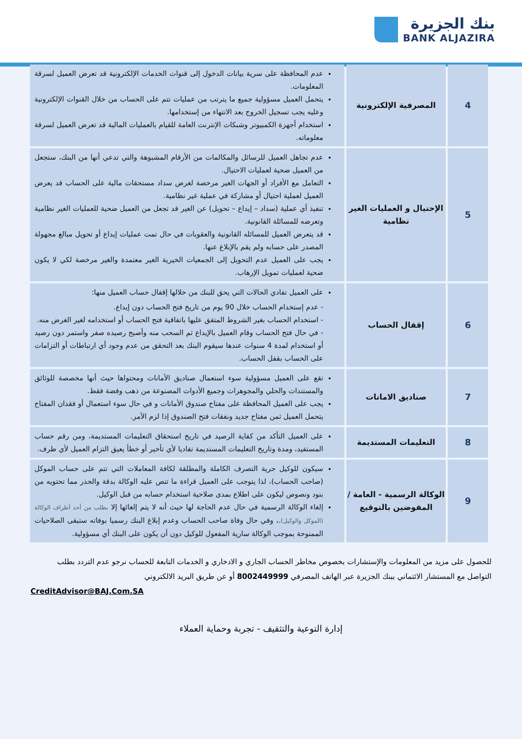بنك الجزيرة
BANK ALJAZIRA
| 4 | المصرفية الإلكترونية | عدم المحافظة على سرية بيانات الدخول إلى قنوات الخدمات الإلكترونية قد تعرض العميل لسرقة المعلومات. يتحمل العميل مسؤولية جميع ما يترتب من عمليات تتم على الحساب من خلال القنوات الإلكترونية وعليه يجب تسجيل الخروج بعد الانتهاء من إستخدامها. استخدام أجهزة الكمبيوتر وشبكات الإنترنت العامة للقيام بالعمليات المالية قد تعرض العميل لسرقة معلوماته. |
| 5 | الإحتيال و العمليات الغير نظامية | عدم تجاهل العميل للرسائل والمكالمات من الأرقام المشبوهة والتي تدعي أنها من البنك، ستجعل من العميل ضحية لعمليات الاحتيال. التعامل مع الأفراد أو الجهات الغير مرخصة لغرض سداد مستحقات مالية على الحساب قد يعرض العميل لعملية احتيال أو مشاركة في عملية غير نظامية. تنفيذ أي عملية (سداد – إيداع – تحويل) عن الغير قد تجعل من العميل ضحية للعمليات الغير نظامية وتعرضه للمسائلة القانونية. قد يتعرض العميل للمسائله القانونية والعقوبات في حال تمت عمليات إيداع أو تحويل مبالغ مجهولة المصدر على حسابه ولم يقم بالإبلاغ عنها. يجب على العميل عدم التحويل إلى الجمعيات الخيرية الغير معتمدة والغير مرخصة لكي لا يكون ضحية لعمليات تمويل الإرهاب. |
| 6 | إقفال الحساب | على العميل تفادي الحالات التي يحق للبنك من خلالها إقفال حساب العميل منها: - عدم إستخدام الحساب خلال 90 يوم من تاريخ فتح الحساب دون إيداع. - استخدام الحساب بغير الشروط المتفق عليها باتفاقية فتح الحساب أو استخدامه لغير الغرض منه. - في حال فتح الحساب وقام العميل بالإيداع ثم السحب منه وأصبح رصيده صفر واستمر دون رصيد أو استخدام لمدة 4 سنوات عندها سيقوم البنك بعد التحقق من عدم وجود أي ارتباطات أو التزامات على الحساب بقفل الحساب. |
| 7 | صناديق الامانات | تقع على العميل مسؤولية سوء استعمال صناديق الأمانات ومحتواها حيث أنها مخصصة للوثائق والمستندات والحلي والمجوهرات وجميع الأدوات المصنوعة من ذهب وفضة فقط. يجب على العميل المحافظة على مفتاح صندوق الأمانات و في حال سوء استعمال أو فقدان المفتاح يتحمل العميل ثمن مفتاح جديد ونفقات فتح الصندوق إذا لزم الأمر. |
| 8 | التعليمات المستديمة | على العميل التأكد من كفاية الرصيد في تاريخ استحقاق التعليمات المستديمة، ومن رقم حساب المستفيد، ومدة وتاريخ التعليمات المستديمة تفاديا لأي تأخير أو خطأ يعيق التزام العميل لأي طرف. |
| 9 | الوكالة الرسمية - العامة / المفوضين بالتوقيع | سيكون للوكيل حرية التصرف الكاملة والمطلقة لكافة المعاملات التي تتم على حساب الموكل (صاحب الحساب)، لذا يتوجب على العميل قراءة ما تنص عليه الوكالة بدقة والحذر مما تحتويه من بنود ونصوص ليكون على اطلاع بمدى صلاحية استخدام حسابه من قبل الوكيل. إلغاء الوكالة الرسمية في حال عدم الحاجة لها حيث أنه لا يتم إلغائها إلا بطلب من أحد أطراف الوكالة (الموكل والوكيل) .، وفي حال وفاة صاحب الحساب وعدم إبلاغ البنك رسميا بوفاته ستبقى الصلاحيات الممنوحة بموجب الوكالة سارية المفعول للوكيل دون أن يكون على البنك أي مسؤولية. |
للحصول على مزيد من المعلومات والإستشارات بخصوص مخاطر الحساب الجاري و الادخاري و الخدمات التابعة للحساب نرجو عدم التردد بطلب التواصل مع المستشار الائتماني ببنك الجزيرة عبر الهاتف المصرفي 8002449999 أو عن طريق البريد الالكتروني
CreditAdvisor@BAJ.Com.SA
إدارة التوعية والتثقيف - تجربة وحماية العملاء